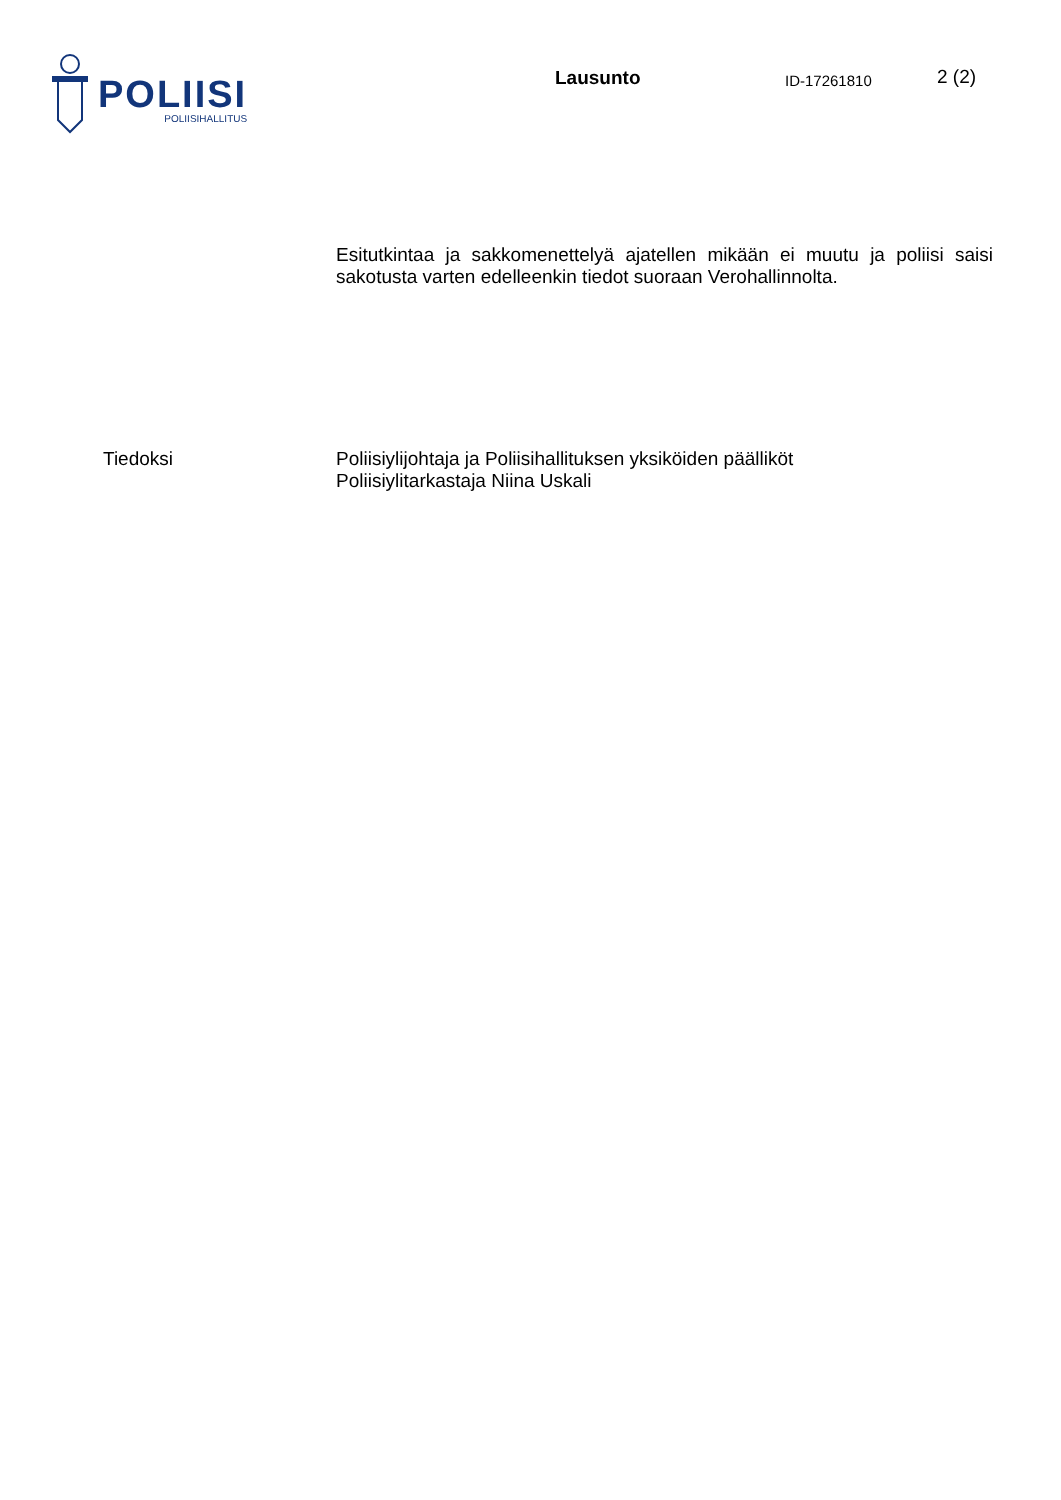POLIISI
POLIISIHALLITUS
Lausunto
ID-17261810
2 (2)
Esitutkintaa ja sakkomenettelyä ajatellen mikään ei muutu ja poliisi saisi sakotusta varten edelleenkin tiedot suoraan Verohallinnolta.
Tiedoksi Poliisiylijohtaja ja Poliisihallituksen yksiköiden päälliköt
Poliisiylitarkastaja Niina Uskali